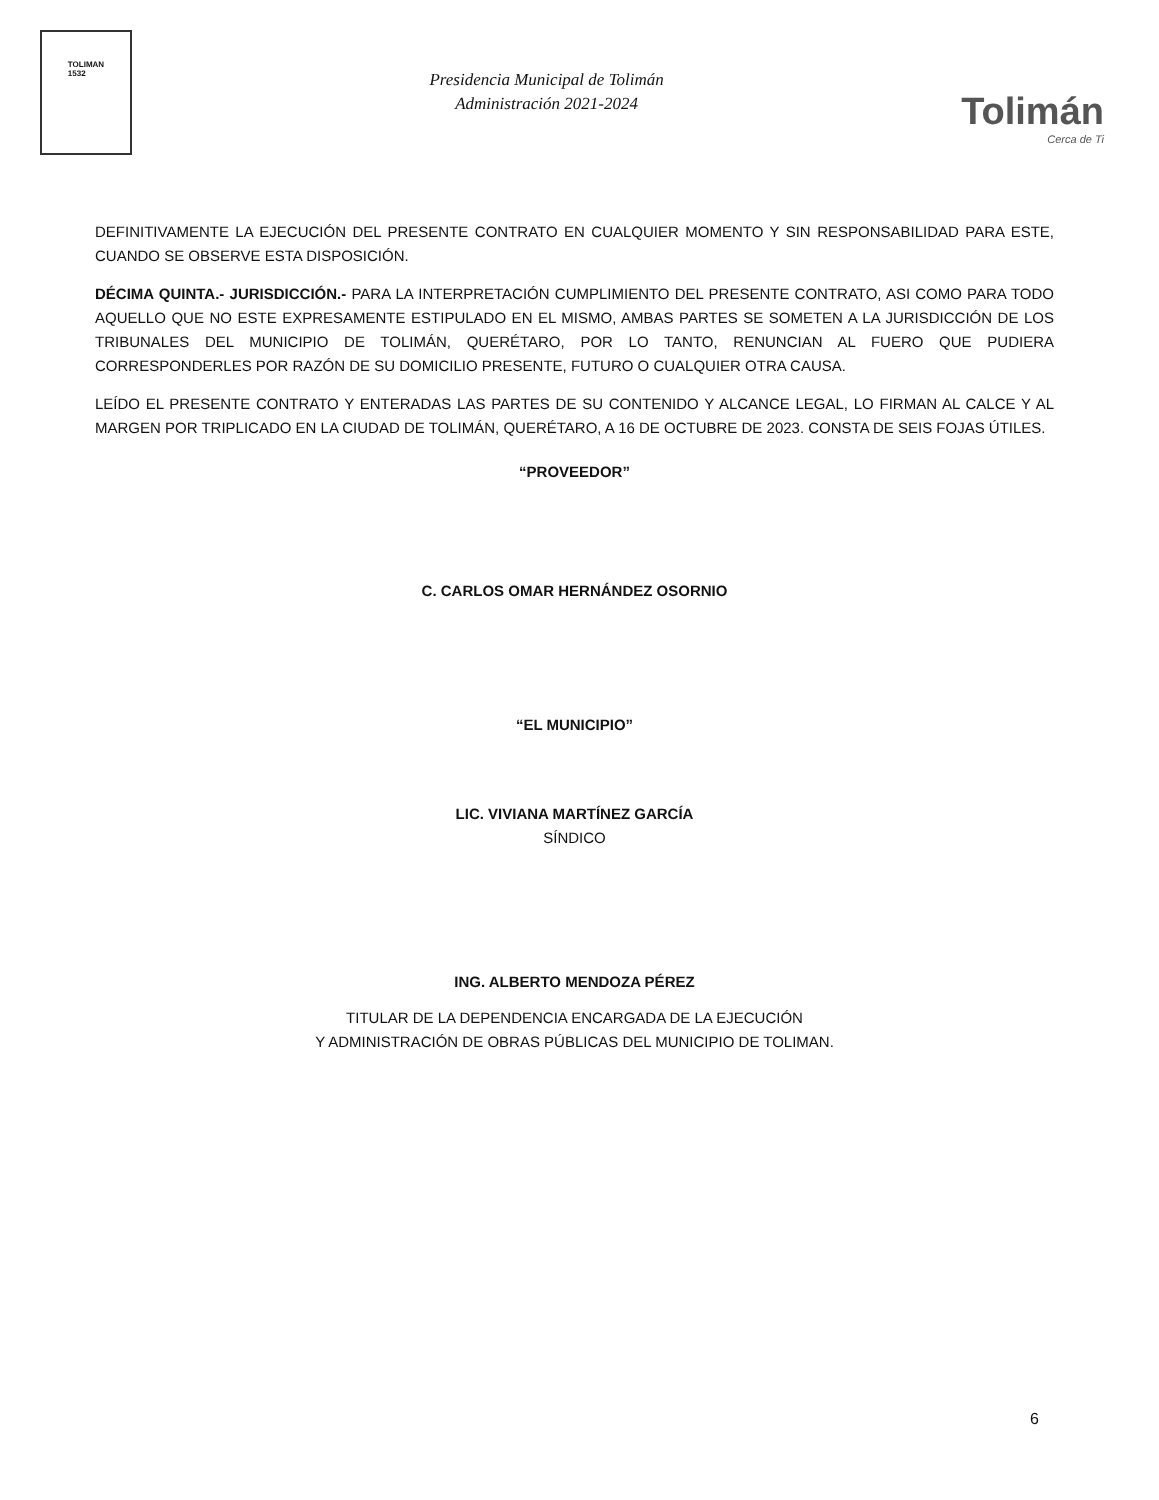TOLIMAN
1532
Presidencia Municipal de Tolimán
Administración 2021-2024
Tolimán
Cerca de Ti
DEFINITIVAMENTE LA EJECUCIÓN DEL PRESENTE CONTRATO EN CUALQUIER MOMENTO Y SIN RESPONSABILIDAD PARA ESTE, CUANDO SE OBSERVE ESTA DISPOSICIÓN.
DÉCIMA QUINTA.- JURISDICCIÓN.- PARA LA INTERPRETACIÓN CUMPLIMIENTO DEL PRESENTE CONTRATO, ASI COMO PARA TODO AQUELLO QUE NO ESTE EXPRESAMENTE ESTIPULADO EN EL MISMO, AMBAS PARTES SE SOMETEN A LA JURISDICCIÓN DE LOS TRIBUNALES DEL MUNICIPIO DE TOLIMÁN, QUERÉTARO, POR LO TANTO, RENUNCIAN AL FUERO QUE PUDIERA CORRESPONDERLES POR RAZÓN DE SU DOMICILIO PRESENTE, FUTURO O CUALQUIER OTRA CAUSA.
LEÍDO EL PRESENTE CONTRATO Y ENTERADAS LAS PARTES DE SU CONTENIDO Y ALCANCE LEGAL, LO FIRMAN AL CALCE Y AL MARGEN POR TRIPLICADO EN LA CIUDAD DE TOLIMÁN, QUERÉTARO, A 16 DE OCTUBRE DE 2023. CONSTA DE SEIS FOJAS ÚTILES.
“PROVEEDOR”
C. CARLOS OMAR HERNÁNDEZ OSORNIO
“EL MUNICIPIO”
LIC. VIVIANA MARTÍNEZ GARCÍA
SÍNDICO
ING. ALBERTO MENDOZA PÉREZ
TITULAR DE LA DEPENDENCIA ENCARGADA DE LA EJECUCIÓN
Y ADMINISTRACIÓN DE OBRAS PÚBLICAS DEL MUNICIPIO DE TOLIMAN.
6